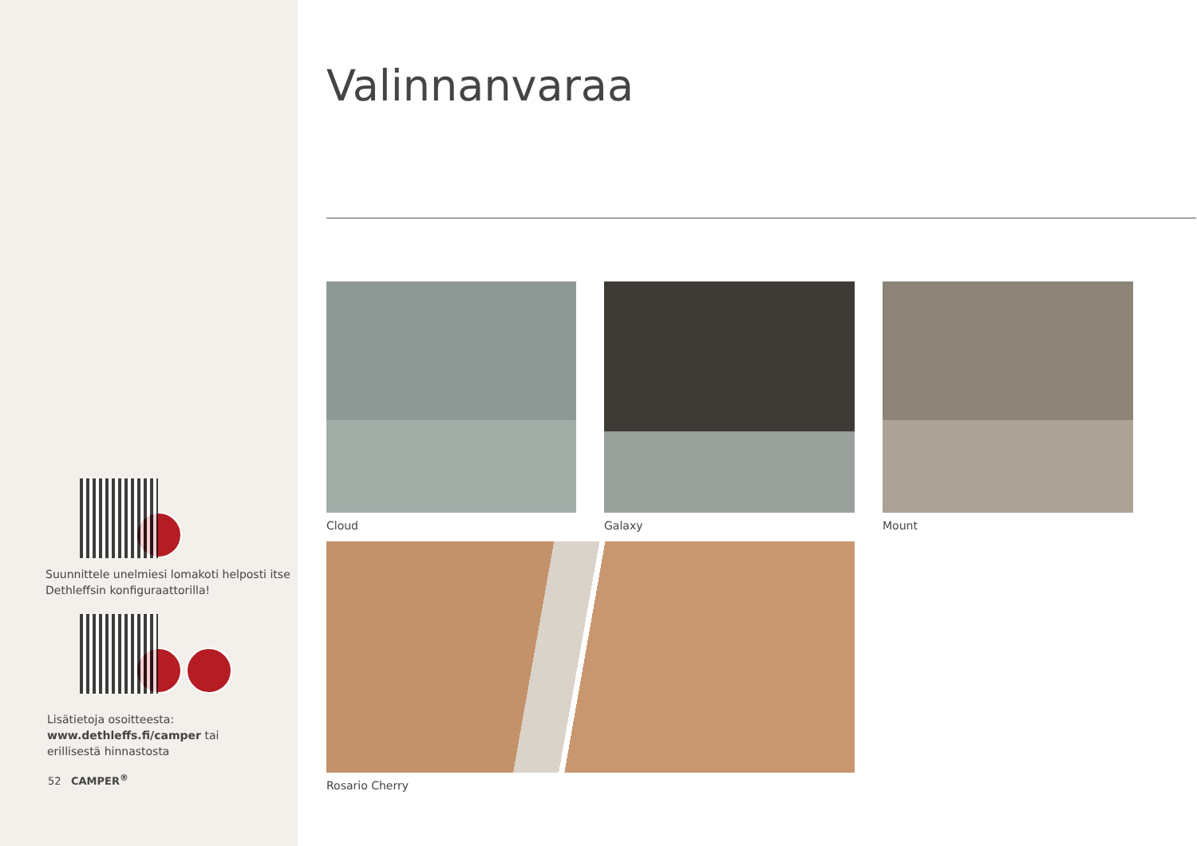Suunnittele unelmiesi lomakoti helposti itse
Dethleffsin konfiguraattorilla!
Lisätietoja osoitteesta:
www.dethleffs.fi/camper tai
erillisestä hinnastosta
52 CAMPER<sup>®</sup>
Valinnanvaraa
Cloud
Galaxy
Mount
Rosario Cherry